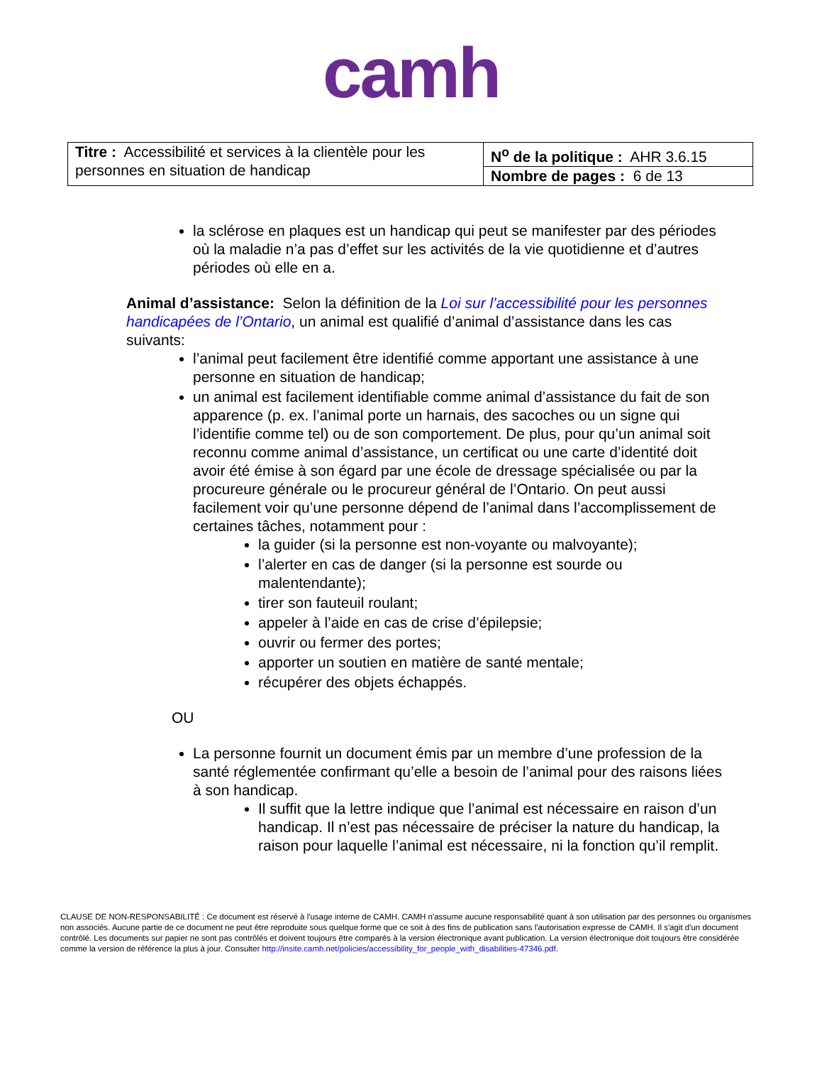camh
| Titre : Accessibilité et services à la clientèle pour les personnes en situation de handicap | N<sup>o</sup> de la politique : AHR 3.6.15 |
| | Nombre de pages : 6 de 13 |
la sclérose en plaques est un handicap qui peut se manifester par des périodes où la maladie n’a pas d’effet sur les activités de la vie quotidienne et d’autres périodes où elle en a.
Animal d’assistance: Selon la définition de la Loi sur l’accessibilité pour les personnes handicapées de l’Ontario, un animal est qualifié d’animal d’assistance dans les cas suivants:
l’animal peut facilement être identifié comme apportant une assistance à une personne en situation de handicap;
un animal est facilement identifiable comme animal d’assistance du fait de son apparence (p. ex. l’animal porte un harnais, des sacoches ou un signe qui l’identifie comme tel) ou de son comportement. De plus, pour qu’un animal soit reconnu comme animal d’assistance, un certificat ou une carte d’identité doit avoir été émise à son égard par une école de dressage spécialisée ou par la procureure générale ou le procureur général de l’Ontario. On peut aussi facilement voir qu’une personne dépend de l’animal dans l’accomplissement de certaines tâches, notamment pour :
la guider (si la personne est non-voyante ou malvoyante);
l’alerter en cas de danger (si la personne est sourde ou malentendante);
tirer son fauteuil roulant;
appeler à l’aide en cas de crise d’épilepsie;
ouvrir ou fermer des portes;
apporter un soutien en matière de santé mentale;
récupérer des objets échappés.
OU
La personne fournit un document émis par un membre d’une profession de la santé réglementée confirmant qu’elle a besoin de l’animal pour des raisons liées à son handicap.
Il suffit que la lettre indique que l’animal est nécessaire en raison d’un handicap. Il n’est pas nécessaire de préciser la nature du handicap, la raison pour laquelle l’animal est nécessaire, ni la fonction qu’il remplit.
CLAUSE DE NON-RESPONSABILITÉ : Ce document est réservé à l'usage interne de CAMH. CAMH n'assume aucune responsabilité quant à son utilisation par des personnes ou organismes non associés. Aucune partie de ce document ne peut être reproduite sous quelque forme que ce soit à des fins de publication sans l'autorisation expresse de CAMH. Il s'agit d'un document contrôlé. Les documents sur papier ne sont pas contrôlés et doivent toujours être comparés à la version électronique avant publication. La version électronique doit toujours être considérée comme la version de référence la plus à jour. Consulter http://insite.camh.net/policies/accessibility_for_people_with_disabilities-47346.pdf.